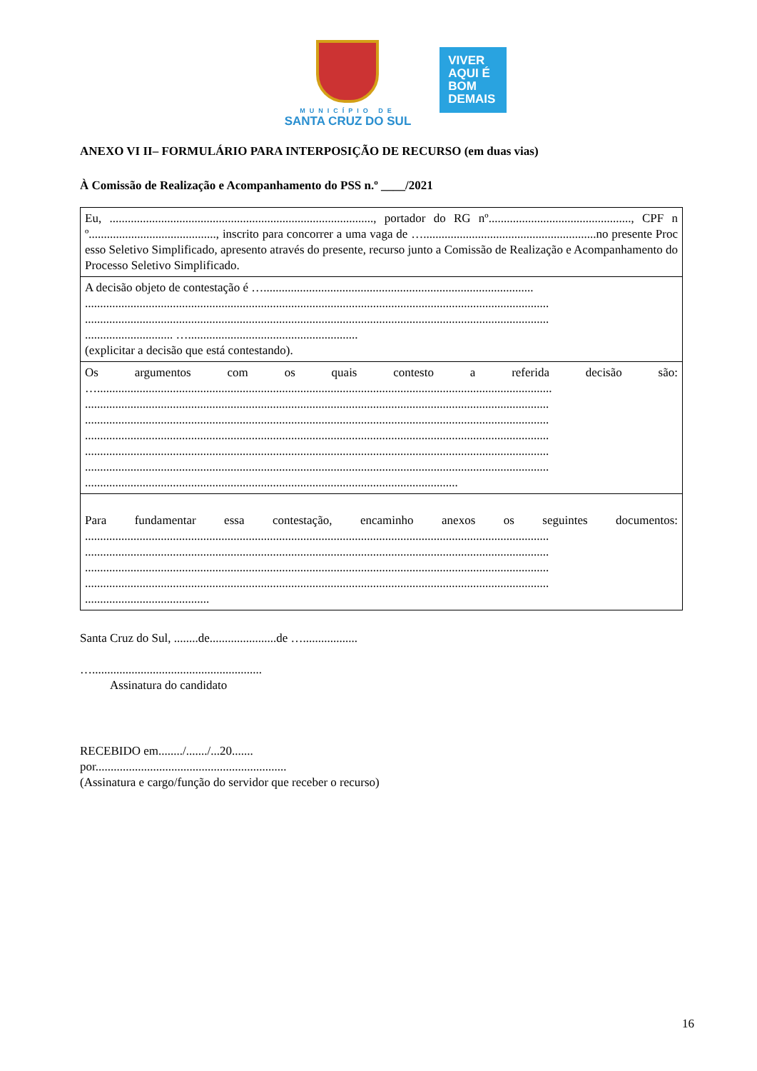MUNICÍPIO DE
SANTA CRUZ DO SUL
VIVER
AQUI É
BOM
DEMAIS
ANEXO VI II– FORMULÁRIO PARA INTERPOSIÇÃO DE RECURSO (em duas vias)
À Comissão de Realização e Acompanhamento do PSS n.º ____/2021
| Eu, ......................................................................................., portador do RG nº..............................................., CPF nº.........................................., inscrito para concorrer a uma vaga de ….........................................................no presente Processo Seletivo Simplificado, apresento através do presente, recurso junto a Comissão de Realização e Acompanhamento do Processo Seletivo Simplificado. |
| A decisão objeto de contestação é …......................................................................................... ......................................................................................................................................................... ......................................................................................................................................................... ............................. …........................................................ (explicitar a decisão que está contestando). |
| Os argumentos com os quais contesto a referida decisão são: …...................................................................................................................................................... ......................................................................................................................................................... ......................................................................................................................................................... ......................................................................................................................................................... ......................................................................................................................................................... ......................................................................................................................................................... ........................................................................................................................... |
| Para fundamentar essa contestação, encaminho anexos os seguintes documentos: ......................................................................................................................................................... ......................................................................................................................................................... ......................................................................................................................................................... ......................................................................................................................................................... ......................................... |
Santa Cruz do Sul, ........de......................de …..................
…........................................................
Assinatura do candidato
RECEBIDO em......../......./...20.......
por...............................................................
(Assinatura e cargo/função do servidor que receber o recurso)
16